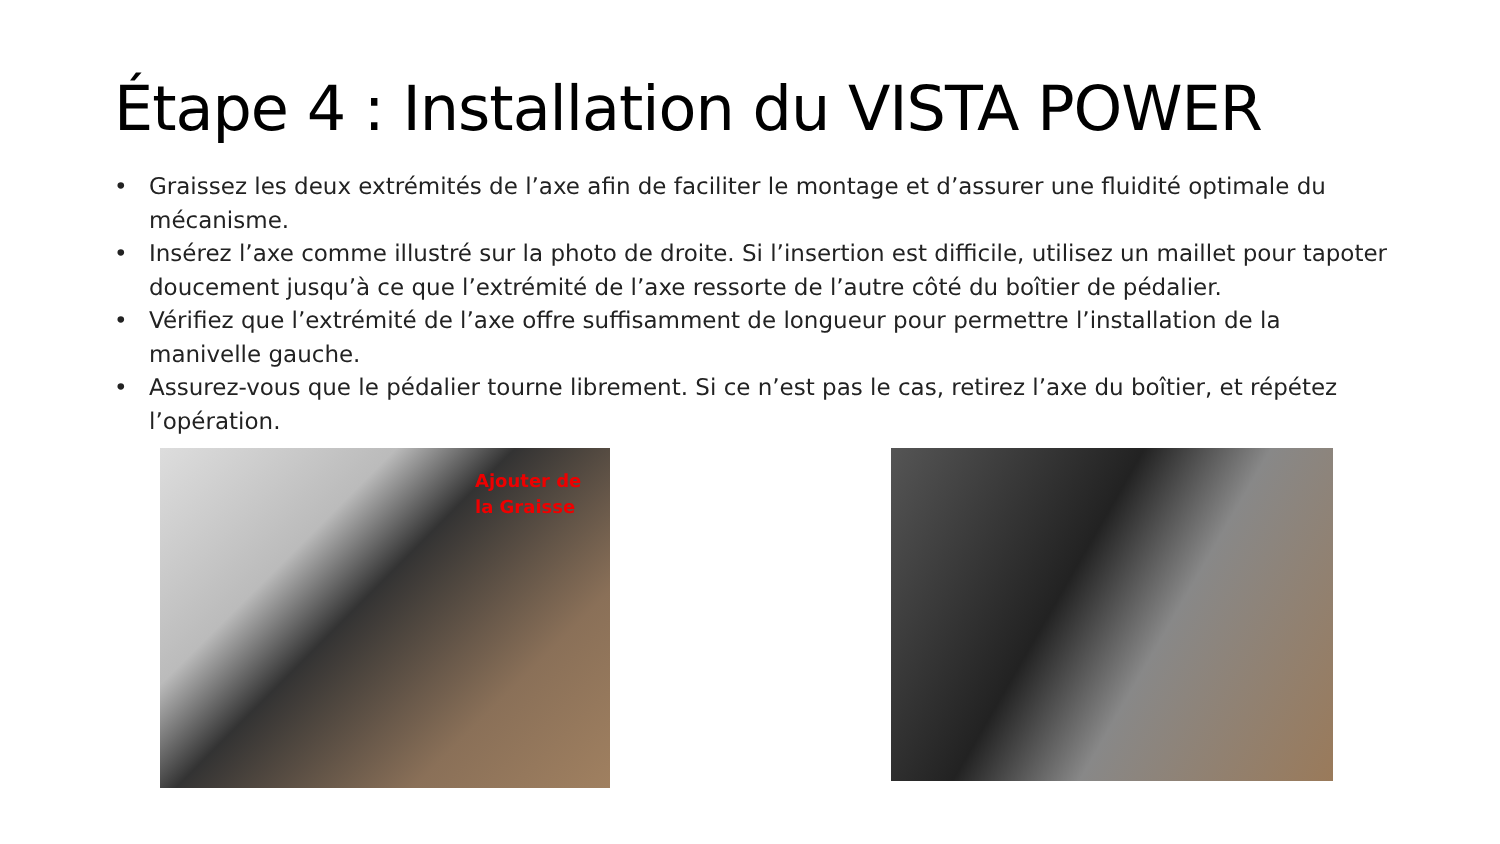Étape 4 : Installation du VISTA POWER
• Graissez les deux extrémités de l’axe afin de faciliter le montage et d’assurer une fluidité optimale du mécanisme.
• Insérez l’axe comme illustré sur la photo de droite. Si l’insertion est difficile, utilisez un maillet pour tapoter doucement jusqu’à ce que l’extrémité de l’axe ressorte de l’autre côté du boîtier de pédalier.
• Vérifiez que l’extrémité de l’axe offre suffisamment de longueur pour permettre l’installation de la manivelle gauche.
• Assurez-vous que le pédalier tourne librement. Si ce n’est pas le cas, retirez l’axe du boîtier, et répétez l’opération.
Ajouter de
la Graisse